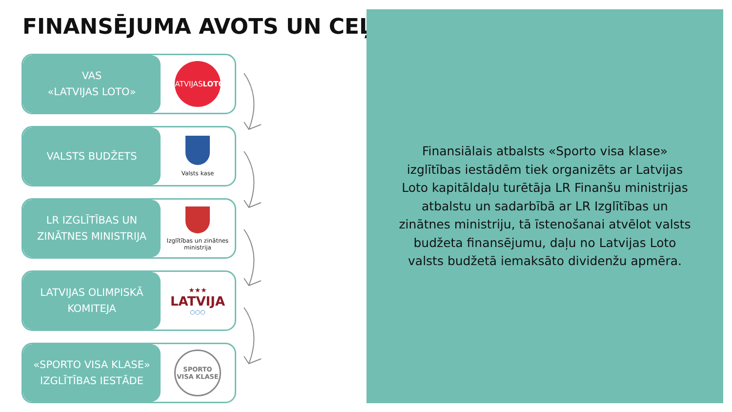FINANSĒJUMA AVOTS UN CEĻŠ
VAS
«LATVIJAS LOTO»
LATVIJAS
LOTO
VALSTS BUDŽETS
Valsts kase
LR IZGLĪTĪBAS UN
ZINĀTNES MINISTRIJA
Izglītības un zinātnes
ministrija
LATVIJAS OLIMPISKĀ
KOMITEJA
★★★
LATVIJA
○○○
«SPORTO VISA KLASE»
IZGLĪTĪBAS IESTĀDE
SPORTO
VISA KLASE
Finansiālais atbalsts «Sporto visa klase» izglītības iestādēm tiek organizēts ar Latvijas Loto kapitāldaļu turētāja LR Finanšu ministrijas atbalstu un sadarbībā ar LR Izglītības un zinātnes ministriju, tā īstenošanai atvēlot valsts budžeta finansējumu, daļu no Latvijas Loto valsts budžetā iemaksāto dividenžu apmēra.